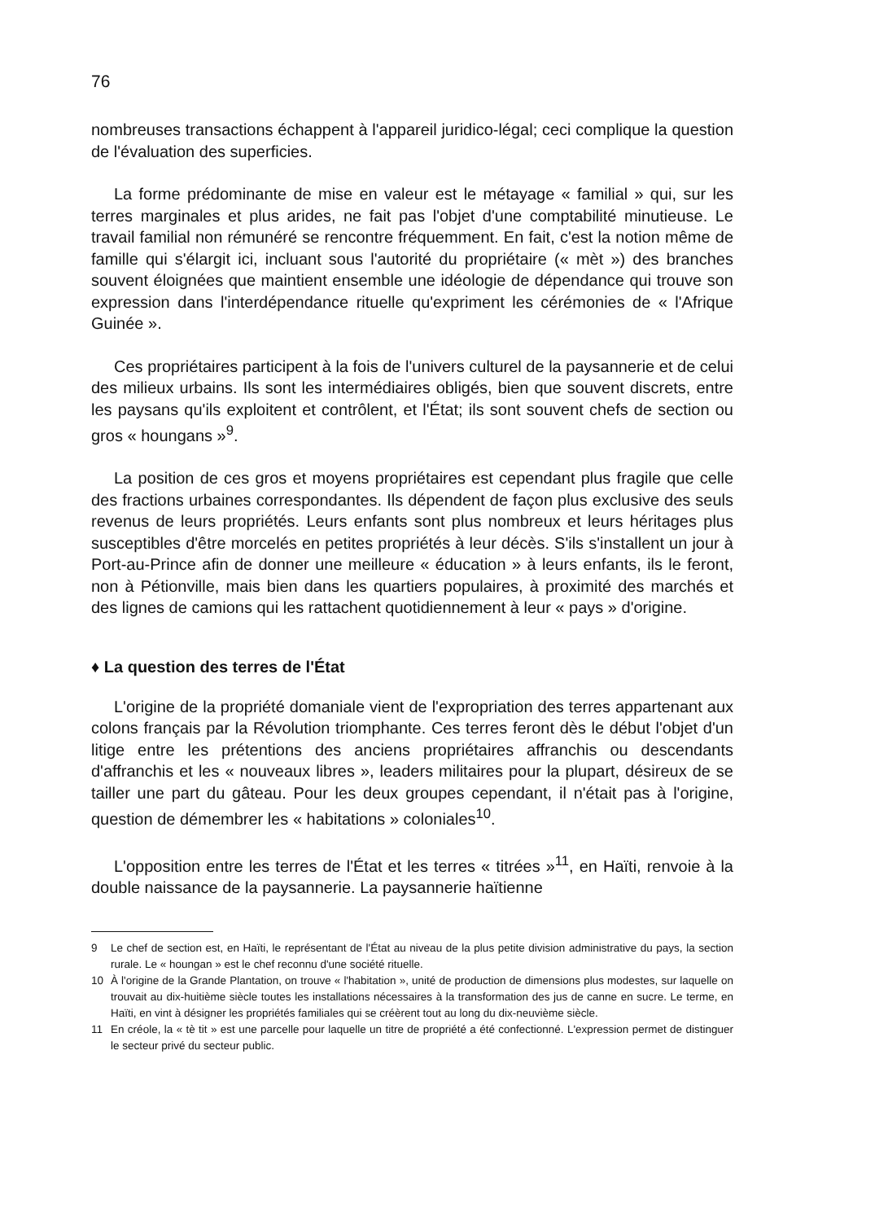76
nombreuses transactions échappent à l'appareil juridico-légal; ceci complique la question de l'évaluation des superficies.
La forme prédominante de mise en valeur est le métayage « familial » qui, sur les terres marginales et plus arides, ne fait pas l'objet d'une comptabilité minutieuse. Le travail familial non rémunéré se rencontre fréquemment. En fait, c'est la notion même de famille qui s'élargit ici, incluant sous l'autorité du propriétaire (« mèt ») des branches souvent éloignées que maintient ensemble une idéologie de dépendance qui trouve son expression dans l'interdépendance rituelle qu'expriment les cérémonies de « l'Afrique Guinée ».
Ces propriétaires participent à la fois de l'univers culturel de la paysannerie et de celui des milieux urbains. Ils sont les intermédiaires obligés, bien que souvent discrets, entre les paysans qu'ils exploitent et contrôlent, et l'État; ils sont souvent chefs de section ou gros « houngans »<sup>9</sup>.
La position de ces gros et moyens propriétaires est cependant plus fragile que celle des fractions urbaines correspondantes. Ils dépendent de façon plus exclusive des seuls revenus de leurs propriétés. Leurs enfants sont plus nombreux et leurs héritages plus susceptibles d'être morcelés en petites propriétés à leur décès. S'ils s'installent un jour à Port-au-Prince afin de donner une meilleure « éducation » à leurs enfants, ils le feront, non à Pétionville, mais bien dans les quartiers populaires, à proximité des marchés et des lignes de camions qui les rattachent quotidiennement à leur « pays » d'origine.
♦ La question des terres de l'État
L'origine de la propriété domaniale vient de l'expropriation des terres appartenant aux colons français par la Révolution triomphante. Ces terres feront dès le début l'objet d'un litige entre les prétentions des anciens propriétaires affranchis ou descendants d'affranchis et les « nouveaux libres », leaders militaires pour la plupart, désireux de se tailler une part du gâteau. Pour les deux groupes cependant, il n'était pas à l'origine, question de démembrer les « habitations » coloniales<sup>10</sup>.
L'opposition entre les terres de l'État et les terres « titrées »<sup>11</sup>, en Haïti, renvoie à la double naissance de la paysannerie. La paysannerie haïtienne
9 Le chef de section est, en Haïti, le représentant de l'État au niveau de la plus petite division administrative du pays, la section rurale. Le « houngan » est le chef reconnu d'une société rituelle.
10 À l'origine de la Grande Plantation, on trouve « l'habitation », unité de production de dimensions plus modestes, sur laquelle on trouvait au dix-huitième siècle toutes les installations nécessaires à la transformation des jus de canne en sucre. Le terme, en Haïti, en vint à désigner les propriétés familiales qui se créèrent tout au long du dix-neuvième siècle.
11 En créole, la « tè tit » est une parcelle pour laquelle un titre de propriété a été confectionné. L'expression permet de distinguer le secteur privé du secteur public.